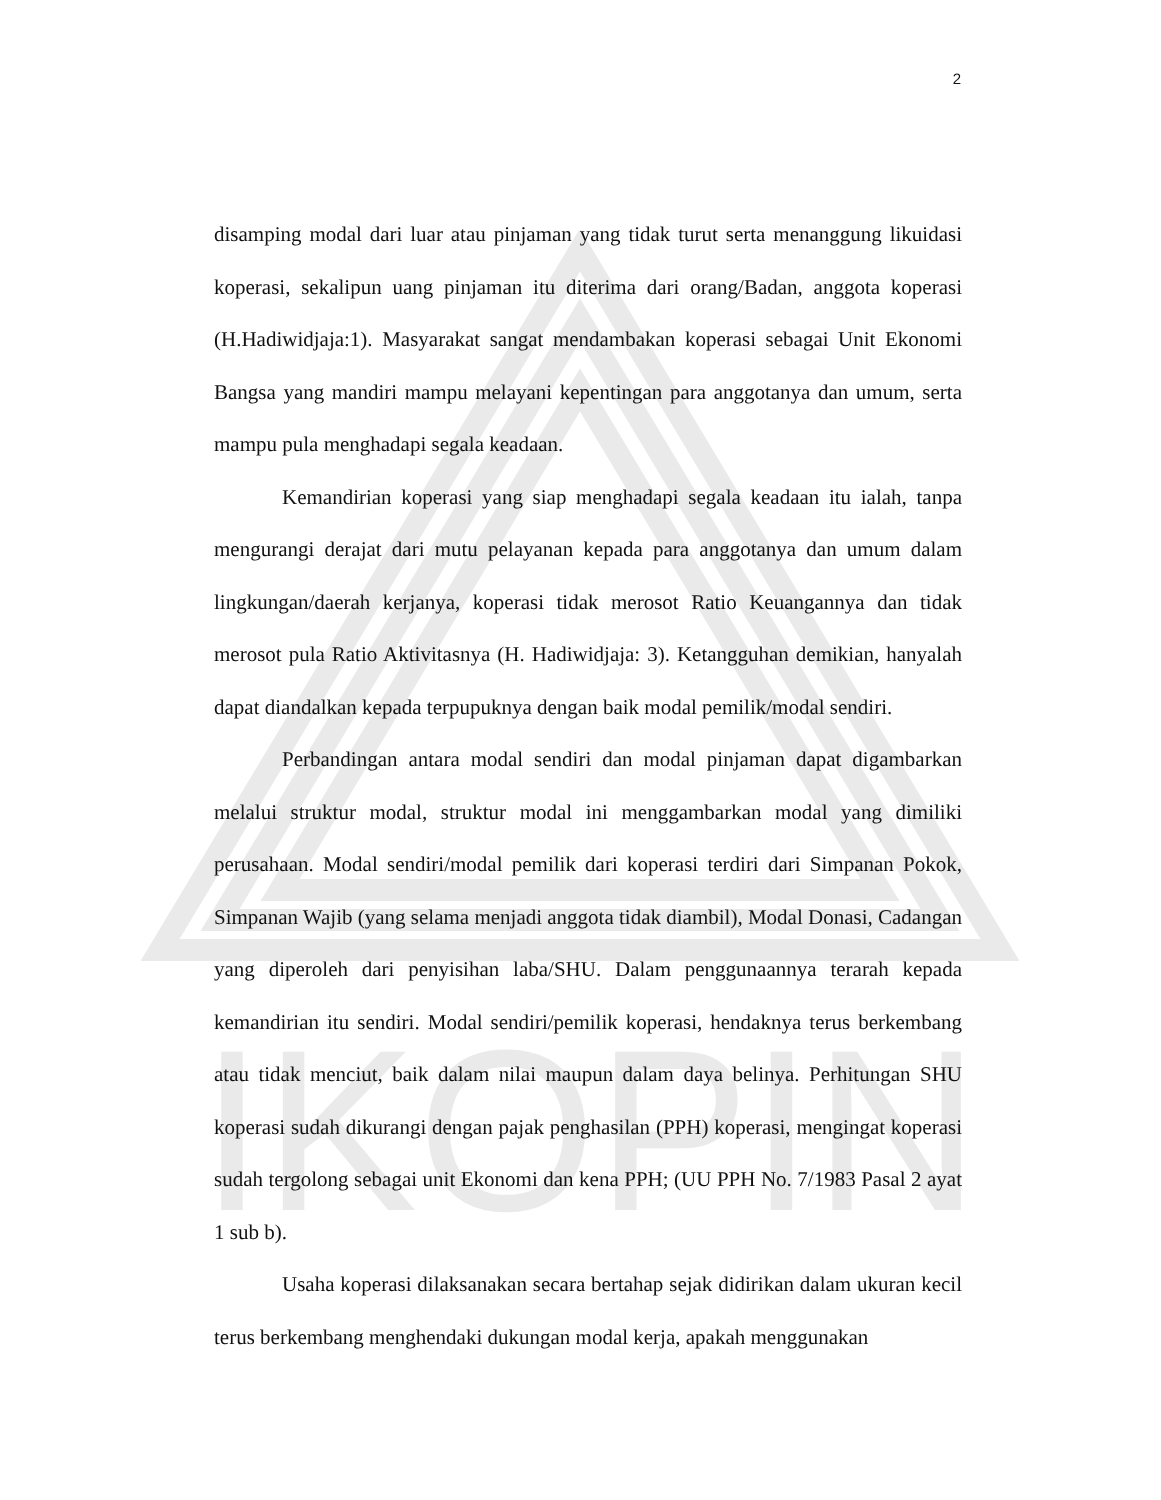IKOPIN
2
disamping modal dari luar atau pinjaman yang tidak turut serta menanggung likuidasi koperasi, sekalipun uang pinjaman itu diterima dari orang/Badan, anggota koperasi (H.Hadiwidjaja:1). Masyarakat sangat mendambakan koperasi sebagai Unit Ekonomi Bangsa yang mandiri mampu melayani kepentingan para anggotanya dan umum, serta mampu pula menghadapi segala keadaan.
Kemandirian koperasi yang siap menghadapi segala keadaan itu ialah, tanpa mengurangi derajat dari mutu pelayanan kepada para anggotanya dan umum dalam lingkungan/daerah kerjanya, koperasi tidak merosot Ratio Keuangannya dan tidak merosot pula Ratio Aktivitasnya (H. Hadiwidjaja: 3). Ketangguhan demikian, hanyalah dapat diandalkan kepada terpupuknya dengan baik modal pemilik/modal sendiri.
Perbandingan antara modal sendiri dan modal pinjaman dapat digambarkan melalui struktur modal, struktur modal ini menggambarkan modal yang dimiliki perusahaan. Modal sendiri/modal pemilik dari koperasi terdiri dari Simpanan Pokok, Simpanan Wajib (yang selama menjadi anggota tidak diambil), Modal Donasi, Cadangan yang diperoleh dari penyisihan laba/SHU. Dalam penggunaannya terarah kepada kemandirian itu sendiri. Modal sendiri/pemilik koperasi, hendaknya terus berkembang atau tidak menciut, baik dalam nilai maupun dalam daya belinya. Perhitungan SHU koperasi sudah dikurangi dengan pajak penghasilan (PPH) koperasi, mengingat koperasi sudah tergolong sebagai unit Ekonomi dan kena PPH; (UU PPH No. 7/1983 Pasal 2 ayat 1 sub b).
Usaha koperasi dilaksanakan secara bertahap sejak didirikan dalam ukuran kecil terus berkembang menghendaki dukungan modal kerja, apakah menggunakan